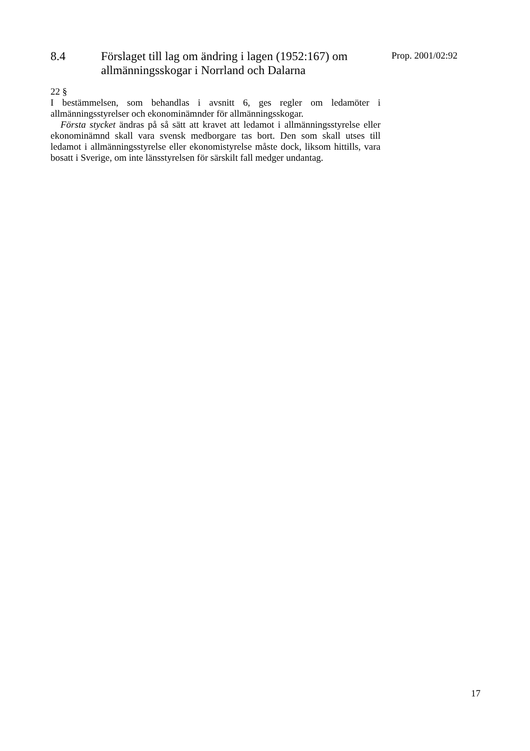8.4 Förslaget till lag om ändring i lagen (1952:167) om allmänningsskogar i Norrland och Dalarna
22 §
I bestämmelsen, som behandlas i avsnitt 6, ges regler om ledamöter i allmänningsstyrelser och ekonominämnder för allmänningsskogar.
Första stycket ändras på så sätt att kravet att ledamot i allmänningsstyrelse eller ekonominämnd skall vara svensk medborgare tas bort. Den som skall utses till ledamot i allmänningsstyrelse eller ekonomistyrelse måste dock, liksom hittills, vara bosatt i Sverige, om inte länsstyrelsen för särskilt fall medger undantag.
Prop. 2001/02:92
17